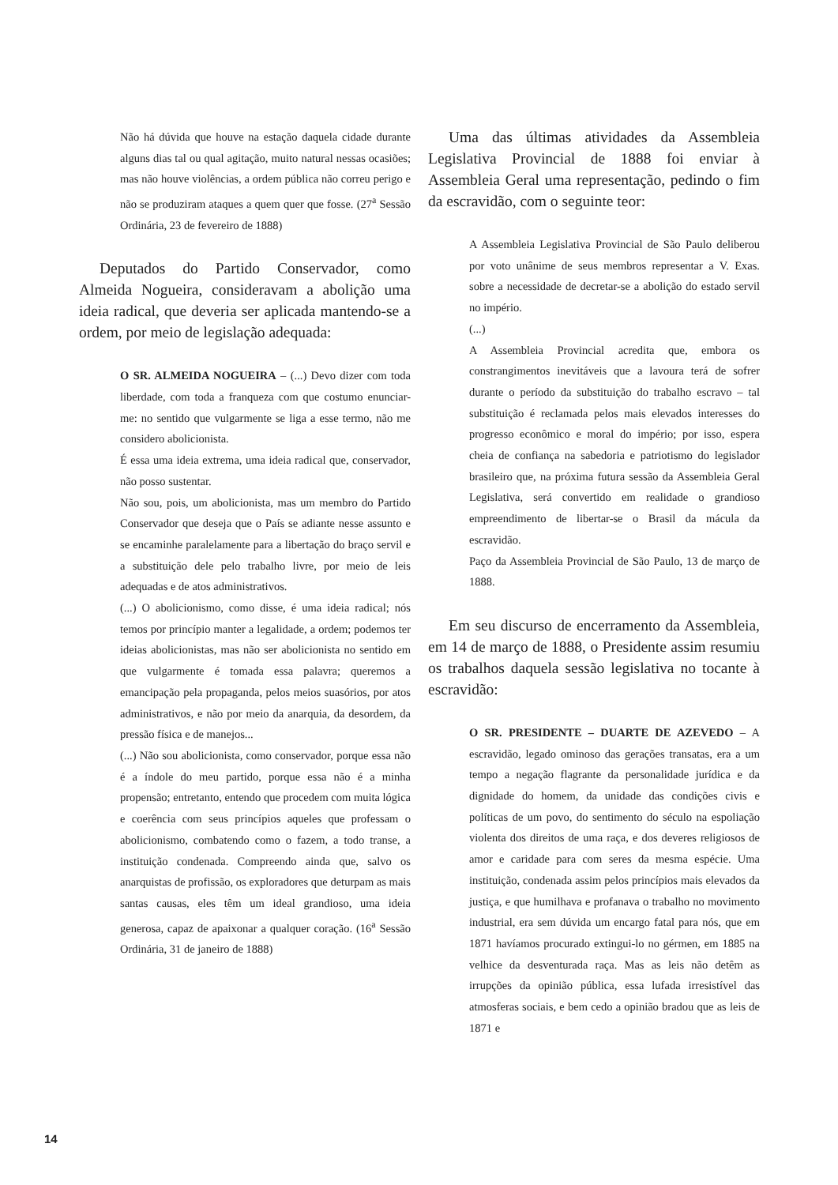Não há dúvida que houve na estação daquela cidade durante alguns dias tal ou qual agitação, muito natural nessas ocasiões; mas não houve violências, a ordem pública não correu perigo e não se produziram ataques a quem quer que fosse. (27<sup>a</sup> Sessão Ordinária, 23 de fevereiro de 1888)
Deputados do Partido Conservador, como Almeida Nogueira, consideravam a abolição uma ideia radical, que deveria ser aplicada mantendo-se a ordem, por meio de legislação adequada:
O SR. ALMEIDA NOGUEIRA – (...) Devo dizer com toda liberdade, com toda a franqueza com que costumo enunciar-me: no sentido que vulgarmente se liga a esse termo, não me considero abolicionista.
É essa uma ideia extrema, uma ideia radical que, conservador, não posso sustentar.
Não sou, pois, um abolicionista, mas um membro do Partido Conservador que deseja que o País se adiante nesse assunto e se encaminhe paralelamente para a libertação do braço servil e a substituição dele pelo trabalho livre, por meio de leis adequadas e de atos administrativos.
(...) O abolicionismo, como disse, é uma ideia radical; nós temos por princípio manter a legalidade, a ordem; podemos ter ideias abolicionistas, mas não ser abolicionista no sentido em que vulgarmente é tomada essa palavra; queremos a emancipação pela propaganda, pelos meios suasórios, por atos administrativos, e não por meio da anarquia, da desordem, da pressão física e de manejos...
(...) Não sou abolicionista, como conservador, porque essa não é a índole do meu partido, porque essa não é a minha propensão; entretanto, entendo que procedem com muita lógica e coerência com seus princípios aqueles que professam o abolicionismo, combatendo como o fazem, a todo transe, a instituição condenada. Compreendo ainda que, salvo os anarquistas de profissão, os exploradores que deturpam as mais santas causas, eles têm um ideal grandioso, uma ideia generosa, capaz de apaixonar a qualquer coração. (16<sup>a</sup> Sessão Ordinária, 31 de janeiro de 1888)
Uma das últimas atividades da Assembleia Legislativa Provincial de 1888 foi enviar à Assembleia Geral uma representação, pedindo o fim da escravidão, com o seguinte teor:
A Assembleia Legislativa Provincial de São Paulo deliberou por voto unânime de seus membros representar a V. Exas. sobre a necessidade de decretar-se a abolição do estado servil no império.
(...)
A Assembleia Provincial acredita que, embora os constrangimentos inevitáveis que a lavoura terá de sofrer durante o período da substituição do trabalho escravo – tal substituição é reclamada pelos mais elevados interesses do progresso econômico e moral do império; por isso, espera cheia de confiança na sabedoria e patriotismo do legislador brasileiro que, na próxima futura sessão da Assembleia Geral Legislativa, será convertido em realidade o grandioso empreendimento de libertar-se o Brasil da mácula da escravidão.
Paço da Assembleia Provincial de São Paulo, 13 de março de 1888.
Em seu discurso de encerramento da Assembleia, em 14 de março de 1888, o Presidente assim resumiu os trabalhos daquela sessão legislativa no tocante à escravidão:
O SR. PRESIDENTE – DUARTE DE AZEVEDO – A escravidão, legado ominoso das gerações transatas, era a um tempo a negação flagrante da personalidade jurídica e da dignidade do homem, da unidade das condições civis e políticas de um povo, do sentimento do século na espoliação violenta dos direitos de uma raça, e dos deveres religiosos de amor e caridade para com seres da mesma espécie. Uma instituição, condenada assim pelos princípios mais elevados da justiça, e que humilhava e profanava o trabalho no movimento industrial, era sem dúvida um encargo fatal para nós, que em 1871 havíamos procurado extingui-lo no gérmen, em 1885 na velhice da desventurada raça. Mas as leis não detêm as irrupções da opinião pública, essa lufada irresistível das atmosferas sociais, e bem cedo a opinião bradou que as leis de 1871 e
14